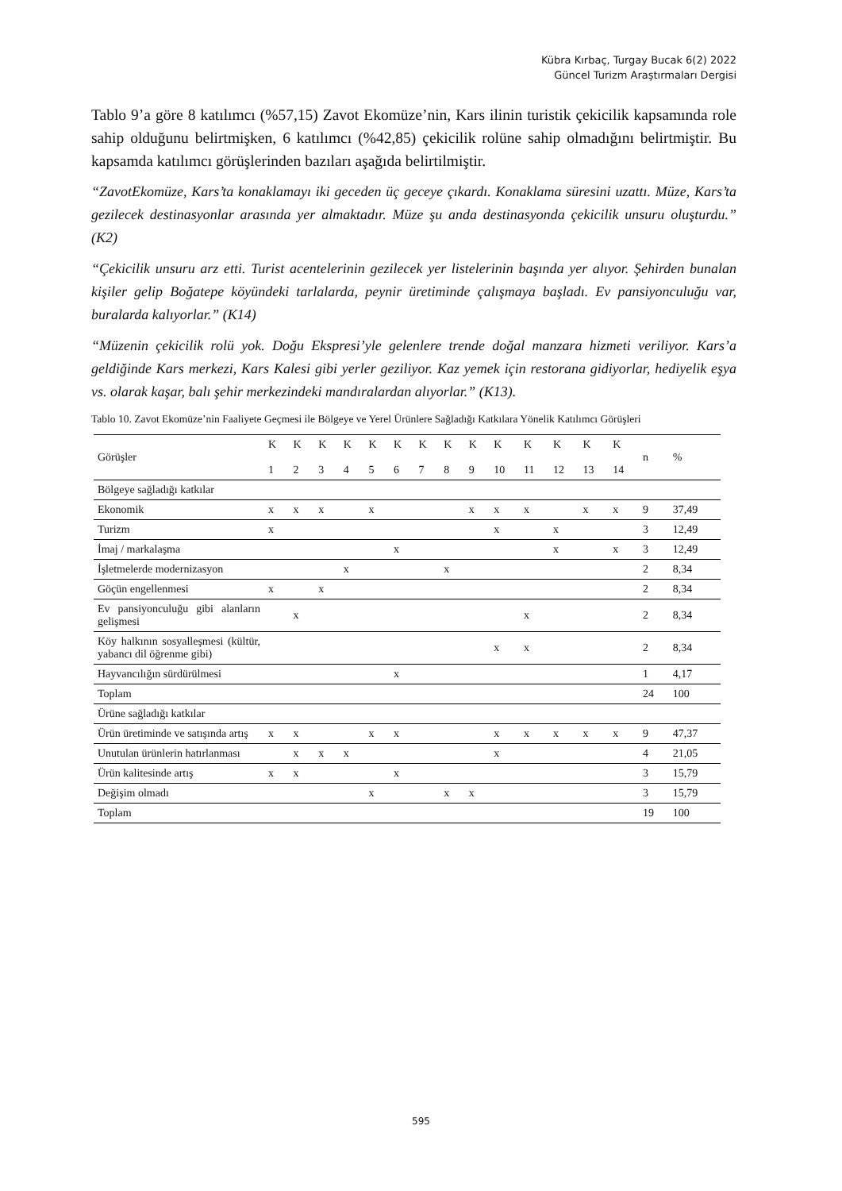Kübra Kırbaç, Turgay Bucak 6(2) 2022
Güncel Turizm Araştırmaları Dergisi
Tablo 9’a göre 8 katılımcı (%57,15) Zavot Ekomüze’nin, Kars ilinin turistik çekicilik kapsamında role sahip olduğunu belirtmişken, 6 katılımcı (%42,85) çekicilik rolüne sahip olmadığını belirtmiştir. Bu kapsamda katılımcı görüşlerinden bazıları aşağıda belirtilmiştir.
“ZavotEkomüze, Kars’ta konaklamayı iki geceden üç geceye çıkardı. Konaklama süresini uzattı. Müze, Kars’ta gezilecek destinasyonlar arasında yer almaktadır. Müze şu anda destinasyonda çekicilik unsuru oluşturdu.” (K2)
“Çekicilik unsuru arz etti. Turist acentelerinin gezilecek yer listelerinin başında yer alıyor. Şehirden bunalan kişiler gelip Boğatepe köyündeki tarlalarda, peynir üretiminde çalışmaya başladı. Ev pansiyonculuğu var, buralarda kalıyorlar.” (K14)
“Müzenin çekicilik rolü yok. Doğu Ekspresi’yle gelenlere trende doğal manzara hizmeti veriliyor. Kars’a geldiğinde Kars merkezi, Kars Kalesi gibi yerler geziliyor. Kaz yemek için restorana gidiyorlar, hediyelik eşya vs. olarak kaşar, balı şehir merkezindeki mandıralardan alıyorlar.” (K13).
Tablo 10. Zavot Ekomüze’nin Faaliyete Geçmesi ile Bölgeye ve Yerel Ürünlere Sağladığı Katkılara Yönelik Katılımcı Görüşleri
| Görüşler | K 1 | K 2 | K 3 | K 4 | K 5 | K 6 | K 7 | K 8 | K 9 | K 10 | K 11 | K 12 | K 13 | K 14 | n | % |
| --- | --- | --- | --- | --- | --- | --- | --- | --- | --- | --- | --- | --- | --- | --- | --- | --- |
| Bölgeye sağladığı katkılar | | | | | | | | | | | | | | | | |
| Ekonomik | x | x | x | | x | | | | x | x | x | | x | x | 9 | 37,49 |
| Turizm | x | | | | | | | | | x | | x | | | 3 | 12,49 |
| İmaj / markalaşma | | | | | | x | | | | | | x | | x | 3 | 12,49 |
| İşletmelerde modernizasyon | | | | x | | | | x | | | | | | | 2 | 8,34 |
| Göçün engellenmesi | x | | x | | | | | | | | | | | | 2 | 8,34 |
| Ev pansiyonculuğu gibi alanların gelişmesi | | x | | | | | | | | | x | | | | 2 | 8,34 |
| Köy halkının sosyalleşmesi (kültür, yabancı dil öğrenme gibi) | | | | | | | | | | x | x | | | | 2 | 8,34 |
| Hayvancılığın sürdürülmesi | | | | | | x | | | | | | | | | 1 | 4,17 |
| Toplam | | | | | | | | | | | | | | | 24 | 100 |
| Ürüne sağladığı katkılar | | | | | | | | | | | | | | | | |
| Ürün üretiminde ve satışında artış | x | x | | | x | x | | | | x | x | x | x | x | 9 | 47,37 |
| Unutulan ürünlerin hatırlanması | | x | x | x | | | | | | x | | | | | 4 | 21,05 |
| Ürün kalitesinde artış | x | x | | | | x | | | | | | | | | 3 | 15,79 |
| Değişim olmadı | | | | | x | | | x | x | | | | | | 3 | 15,79 |
| Toplam | | | | | | | | | | | | | | | 19 | 100 |
595